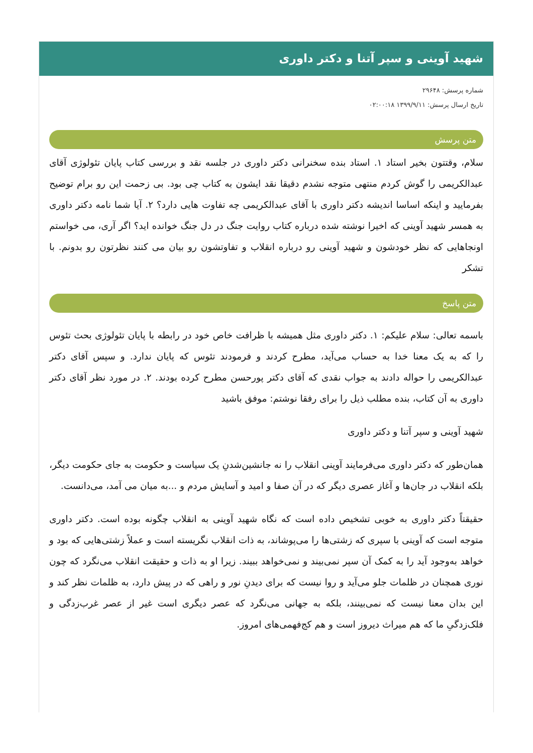شهید آوینی و سپر آتنا و دکتر داوری
شماره پرسش: ۲۹۶۴۸
تاریخ ارسال پرسش: ۱۳۹۹/۹/۱۱ ۰۲:۰۰:۱۸
متن پرسش
سلام، وقتتون بخیر استاد ۱. استاد بنده سخنرانی دکتر داوری در جلسه نقد و بررسی کتاب پایان تئولوژی آقای عبدالکریمی را گوش کردم منتهی متوجه نشدم دقیقا نقد ایشون به کتاب چی بود. بی زحمت این رو برام توضیح بفرمایید و اینکه اساسا اندیشه دکتر داوری با آقای عبدالکریمی چه تفاوت هایی دارد؟ ۲. آیا شما نامه دکتر داوری به همسر شهید آوینی که اخیرا نوشته شده درباره کتاب روایت جنگ در دل جنگ خوانده اید؟ اگر آری، می خواستم اونجاهایی که نظر خودشون و شهید آوینی رو درباره انقلاب و تفاوتشون رو بیان می کنند نظرتون رو بدونم. با تشکر
متن پاسخ
باسمه تعالی: سلام علیکم: ۱. دکتر داوری مثل همیشه با ظرافت خاص خود در رابطه با پایان تئولوژی بحث تئوس را که به یک معنا خدا به حساب می‌آید، مطرح کردند و فرمودند تئوس که پایان ندارد. و سپس آقای دکتر عبدالکریمی را حواله دادند به جواب نقدی که آقای دکتر پورحسن مطرح کرده بودند. ۲. در مورد نظر آقای دکتر داوری به آن کتاب، بنده مطلب ذیل را برای رفقا نوشتم: موفق باشید
شهید آوینی و سپر آتنا و دکتر داوری
همان‌طور که دکتر داوری می‌فرمایند آوینی انقلاب را نه جانشین‌شدنِ یک سیاست و حکومت به جای حکومت دیگر، بلکه انقلاب در جان‌ها و آغاز عصری دیگر که در آن صفا و امید و آسایش مردم و ...به میان می آمد، می‌دانست.
حقیقتاً دکتر داوری به خوبی تشخیص داده است که نگاه شهید آوینی به انقلاب چگونه بوده است. دکتر داوری متوجه است که آوینی با سپری که زشتی‌ها را می‌پوشاند، به ذات انقلاب نگریسته است و عملاً زشتی‌هایی که بود و خواهد به‌وجود آید را به کمک آن سپر نمی‌بیند و نمی‌خواهد ببیند. زیرا او به ذات و حقیقت انقلاب می‌نگرد که چون نوری همچنان در ظلمات جلو می‌آید و روا نیست که برای دیدنِ نور و راهی که در پیش دارد، به ظلمات نظر کند و این بدان معنا نیست که نمی‌بینند، بلکه به جهانی می‌نگرد که عصر دیگری است غیر از عصر غرب‌زدگی و فلک‌زدگیِ ما که هم میراث دیروز است و هم کج‌فهمی‌های امروز.